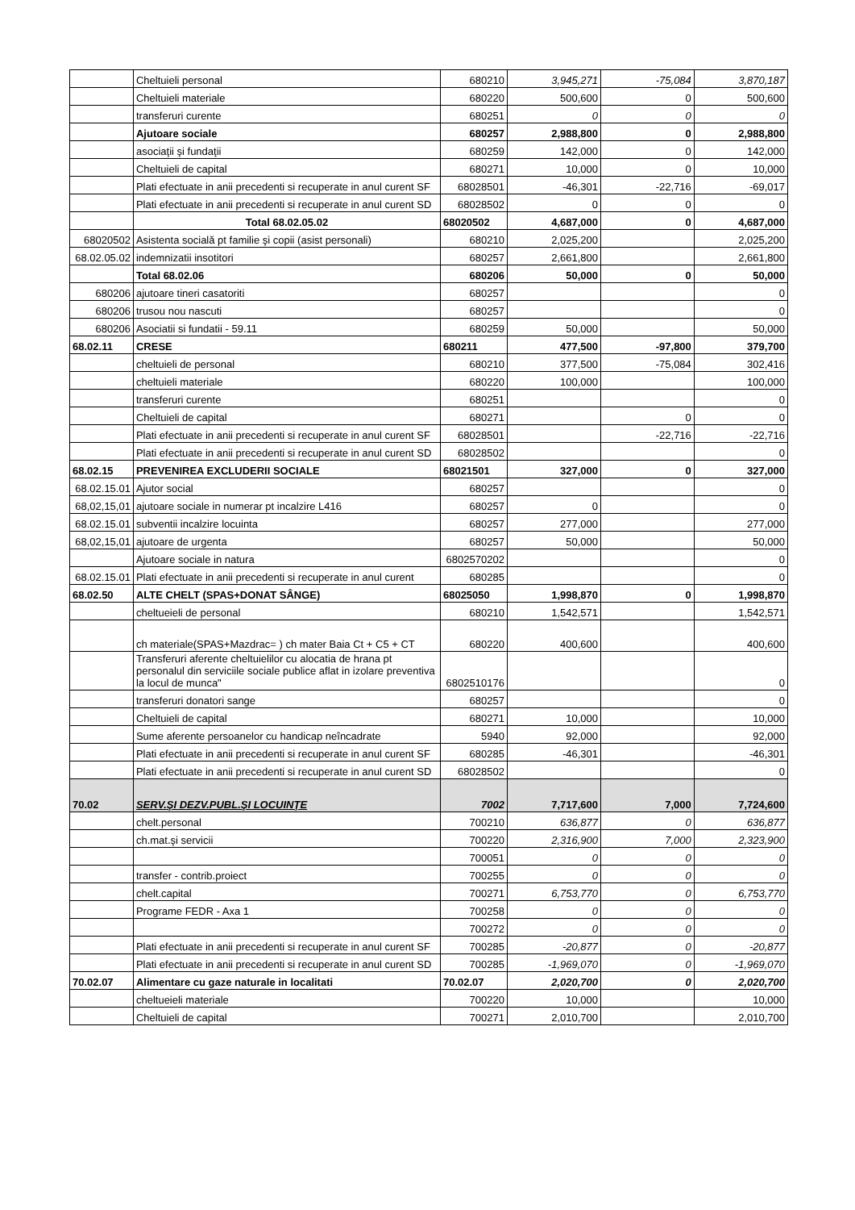| | Cheltuieli personal | 680210 | 3,945,271 | -75,084 | 3,870,187 |
| | Cheltuieli materiale | 680220 | 500,600 | 0 | 500,600 |
| | transferuri curente | 680251 | 0 | 0 | 0 |
| | Ajutoare sociale | 680257 | 2,988,800 | 0 | 2,988,800 |
| | asociaţii şi fundaţii | 680259 | 142,000 | 0 | 142,000 |
| | Cheltuieli de capital | 680271 | 10,000 | 0 | 10,000 |
| | Plati efectuate in anii precedenti si recuperate in anul curent SF | 68028501 | -46,301 | -22,716 | -69,017 |
| | Plati efectuate in anii precedenti si recuperate in anul curent SD | 68028502 | 0 | 0 | 0 |
| | Total 68.02.05.02 | 68020502 | 4,687,000 | 0 | 4,687,000 |
| 68020502 | Asistenta socială pt familie şi copii (asist personali) | 680210 | 2,025,200 | | 2,025,200 |
| 68.02.05.02 | indemnizatii insotitori | 680257 | 2,661,800 | | 2,661,800 |
| | Total 68.02.06 | 680206 | 50,000 | 0 | 50,000 |
| 680206 | ajutoare tineri casatoriti | 680257 | | | 0 |
| 680206 | trusou nou nascuti | 680257 | | | 0 |
| 680206 | Asociatii si fundatii - 59.11 | 680259 | 50,000 | | 50,000 |
| 68.02.11 | CRESE | 680211 | 477,500 | -97,800 | 379,700 |
| | cheltuieli de personal | 680210 | 377,500 | -75,084 | 302,416 |
| | cheltuieli materiale | 680220 | 100,000 | | 100,000 |
| | transferuri curente | 680251 | | | 0 |
| | Cheltuieli de capital | 680271 | | 0 | 0 |
| | Plati efectuate in anii precedenti si recuperate in anul curent SF | 68028501 | | -22,716 | -22,716 |
| | Plati efectuate in anii precedenti si recuperate in anul curent SD | 68028502 | | | 0 |
| 68.02.15 | PREVENIREA EXCLUDERII SOCIALE | 68021501 | 327,000 | 0 | 327,000 |
| 68.02.15.01 | Ajutor social | 680257 | | | 0 |
| 68,02,15,01 | ajutoare sociale in numerar pt incalzire L416 | 680257 | 0 | | 0 |
| 68.02.15.01 | subventii incalzire locuinta | 680257 | 277,000 | | 277,000 |
| 68,02,15,01 | ajutoare de urgenta | 680257 | 50,000 | | 50,000 |
| | Ajutoare sociale in natura | 6802570202 | | | 0 |
| 68.02.15.01 | Plati efectuate in anii precedenti si recuperate in anul curent | 680285 | | | 0 |
| 68.02.50 | ALTE CHELT (SPAS+DONAT SÂNGE) | 68025050 | 1,998,870 | 0 | 1,998,870 |
| | cheltueieli de personal | 680210 | 1,542,571 | | 1,542,571 |
| | ch materiale(SPAS+Mazdrac= ) ch mater Baia Ct + C5 + CT | 680220 | 400,600 | | 400,600 |
| | Transferuri aferente cheltuielilor cu alocatia de hrana pt personalul din serviciile sociale publice aflat in izolare preventiva la locul de munca" | 6802510176 | | | 0 |
| | transferuri donatori sange | 680257 | | | 0 |
| | Cheltuieli de capital | 680271 | 10,000 | | 10,000 |
| | Sume aferente persoanelor cu handicap neîncadrate | 5940 | 92,000 | | 92,000 |
| | Plati efectuate in anii precedenti si recuperate in anul curent SF | 680285 | -46,301 | | -46,301 |
| | Plati efectuate in anii precedenti si recuperate in anul curent SD | 68028502 | | | 0 |
| 70.02 | SERV.ŞI DEZV.PUBL.ŞI LOCUINŢE | 7002 | 7,717,600 | 7,000 | 7,724,600 |
| | chelt.personal | 700210 | 636,877 | 0 | 636,877 |
| | ch.mat.şi servicii | 700220 | 2,316,900 | 7,000 | 2,323,900 |
| | | 700051 | 0 | 0 | 0 |
| | transfer - contrib.proiect | 700255 | 0 | 0 | 0 |
| | chelt.capital | 700271 | 6,753,770 | 0 | 6,753,770 |
| | Programe FEDR - Axa 1 | 700258 | 0 | 0 | 0 |
| | | 700272 | 0 | 0 | 0 |
| | Plati efectuate in anii precedenti si recuperate in anul curent SF | 700285 | -20,877 | 0 | -20,877 |
| | Plati efectuate in anii precedenti si recuperate in anul curent SD | 700285 | -1,969,070 | 0 | -1,969,070 |
| 70.02.07 | Alimentare cu gaze naturale in localitati | 70.02.07 | 2,020,700 | 0 | 2,020,700 |
| | cheltueieli materiale | 700220 | 10,000 | | 10,000 |
| | Cheltuieli de capital | 700271 | 2,010,700 | | 2,010,700 |